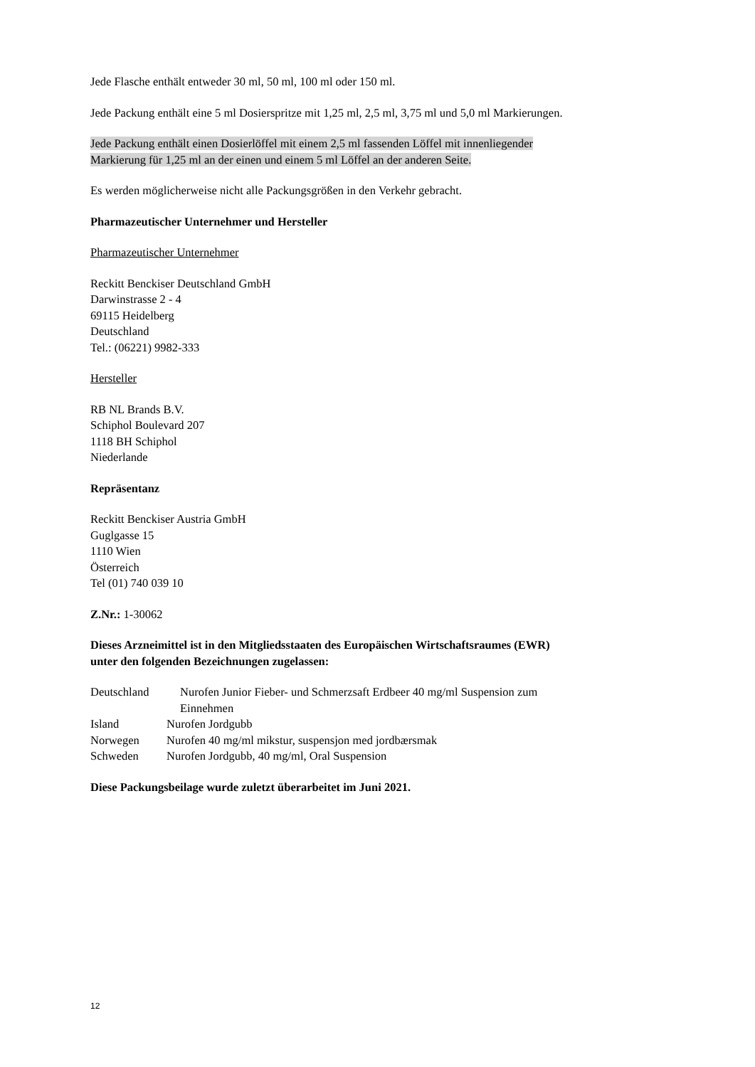Jede Flasche enthält entweder 30 ml, 50 ml, 100 ml oder 150 ml.
Jede Packung enthält eine 5 ml Dosierspritze mit 1,25 ml, 2,5 ml, 3,75 ml und 5,0 ml Markierungen.
Jede Packung enthält einen Dosierlöffel mit einem 2,5 ml fassenden Löffel mit innenliegender
Markierung für 1,25 ml an der einen und einem 5 ml Löffel an der anderen Seite.
Es werden möglicherweise nicht alle Packungsgrößen in den Verkehr gebracht.
Pharmazeutischer Unternehmer und Hersteller
Pharmazeutischer Unternehmer
Reckitt Benckiser Deutschland GmbH
Darwinstrasse 2 - 4
69115 Heidelberg
Deutschland
Tel.: (06221) 9982-333
Hersteller
RB NL Brands B.V.
Schiphol Boulevard 207
1118 BH Schiphol
Niederlande
Repräsentanz
Reckitt Benckiser Austria GmbH
Guglgasse 15
1110 Wien
Österreich
Tel (01) 740 039 10
Z.Nr.: 1-30062
Dieses Arzneimittel ist in den Mitgliedsstaaten des Europäischen Wirtschaftsraumes (EWR)
unter den folgenden Bezeichnungen zugelassen:
Deutschland Nurofen Junior Fieber- und Schmerzsaft Erdbeer 40 mg/ml Suspension zum
Einnehmen
Island Nurofen Jordgubb
Norwegen Nurofen 40 mg/ml mikstur, suspensjon med jordbærsmak
Schweden Nurofen Jordgubb, 40 mg/ml, Oral Suspension
Diese Packungsbeilage wurde zuletzt überarbeitet im Juni 2021.
12